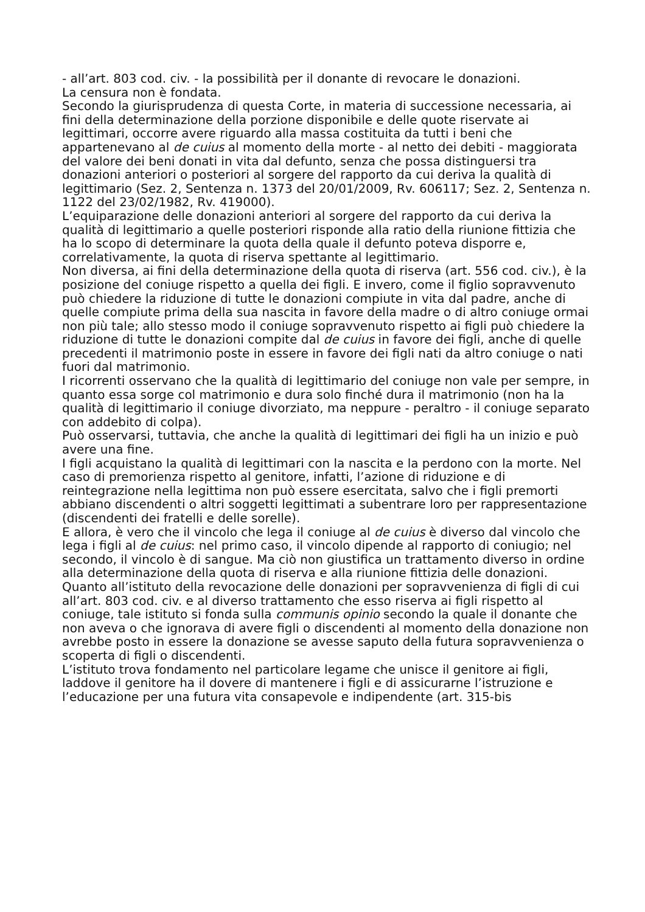- all’art. 803 cod. civ. - la possibilità per il donante di revocare le donazioni.
La censura non è fondata.
Secondo la giurisprudenza di questa Corte, in materia di successione necessaria, ai fini della determinazione della porzione disponibile e delle quote riservate ai legittimari, occorre avere riguardo alla massa costituita da tutti i beni che appartenevano al de cuius al momento della morte - al netto dei debiti - maggiorata del valore dei beni donati in vita dal defunto, senza che possa distinguersi tra donazioni anteriori o posteriori al sorgere del rapporto da cui deriva la qualità di legittimario (Sez. 2, Sentenza n. 1373 del 20/01/2009, Rv. 606117; Sez. 2, Sentenza n. 1122 del 23/02/1982, Rv. 419000).
L’equiparazione delle donazioni anteriori al sorgere del rapporto da cui deriva la qualità di legittimario a quelle posteriori risponde alla ratio della riunione fittizia che ha lo scopo di determinare la quota della quale il defunto poteva disporre e, correlativamente, la quota di riserva spettante al legittimario.
Non diversa, ai fini della determinazione della quota di riserva (art. 556 cod. civ.), è la posizione del coniuge rispetto a quella dei figli. E invero, come il figlio sopravvenuto può chiedere la riduzione di tutte le donazioni compiute in vita dal padre, anche di quelle compiute prima della sua nascita in favore della madre o di altro coniuge ormai non più tale; allo stesso modo il coniuge sopravvenuto rispetto ai figli può chiedere la riduzione di tutte le donazioni compite dal de cuius in favore dei figli, anche di quelle precedenti il matrimonio poste in essere in favore dei figli nati da altro coniuge o nati fuori dal matrimonio.
I ricorrenti osservano che la qualità di legittimario del coniuge non vale per sempre, in quanto essa sorge col matrimonio e dura solo finché dura il matrimonio (non ha la qualità di legittimario il coniuge divorziato, ma neppure - peraltro - il coniuge separato con addebito di colpa).
Può osservarsi, tuttavia, che anche la qualità di legittimari dei figli ha un inizio e può avere una fine.
I figli acquistano la qualità di legittimari con la nascita e la perdono con la morte. Nel caso di premorienza rispetto al genitore, infatti, l’azione di riduzione e di reintegrazione nella legittima non può essere esercitata, salvo che i figli premorti abbiano discendenti o altri soggetti legittimati a subentrare loro per rappresentazione (discendenti dei fratelli e delle sorelle).
E allora, è vero che il vincolo che lega il coniuge al de cuius è diverso dal vincolo che lega i figli al de cuius: nel primo caso, il vincolo dipende al rapporto di coniugio; nel secondo, il vincolo è di sangue. Ma ciò non giustifica un trattamento diverso in ordine alla determinazione della quota di riserva e alla riunione fittizia delle donazioni.
Quanto all’istituto della revocazione delle donazioni per sopravvenienza di figli di cui all’art. 803 cod. civ. e al diverso trattamento che esso riserva ai figli rispetto al coniuge, tale istituto si fonda sulla communis opinio secondo la quale il donante che non aveva o che ignorava di avere figli o discendenti al momento della donazione non avrebbe posto in essere la donazione se avesse saputo della futura sopravvenienza o scoperta di figli o discendenti.
L’istituto trova fondamento nel particolare legame che unisce il genitore ai figli, laddove il genitore ha il dovere di mantenere i figli e di assicurarne l’istruzione e l’educazione per una futura vita consapevole e indipendente (art. 315-bis